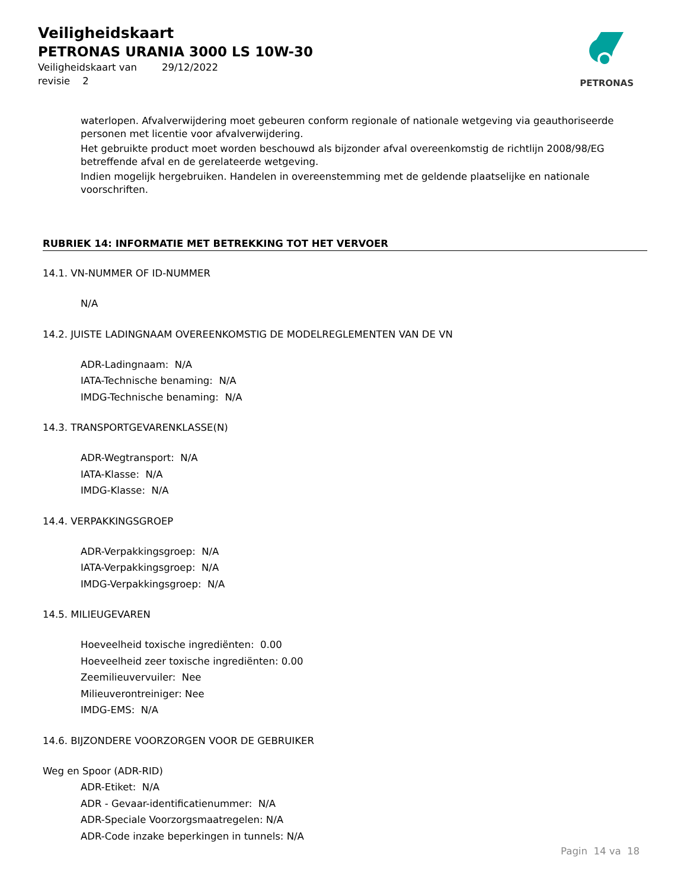Veiligheidskaart
PETRONAS URANIA 3000 LS 10W-30
Veiligheidskaart van 29/12/2022
revisie 2
PETRONAS
waterlopen. Afvalverwijdering moet gebeuren conform regionale of nationale wetgeving via geauthoriseerde personen met licentie voor afvalverwijdering.
Het gebruikte product moet worden beschouwd als bijzonder afval overeenkomstig de richtlijn 2008/98/EG betreffende afval en de gerelateerde wetgeving.
Indien mogelijk hergebruiken. Handelen in overeenstemming met de geldende plaatselijke en nationale voorschriften.
RUBRIEK 14: INFORMATIE MET BETREKKING TOT HET VERVOER
14.1. VN-NUMMER OF ID-NUMMER
N/A
14.2. JUISTE LADINGNAAM OVEREENKOMSTIG DE MODELREGLEMENTEN VAN DE VN
ADR-Ladingnaam: N/A
IATA-Technische benaming: N/A
IMDG-Technische benaming: N/A
14.3. TRANSPORTGEVARENKLASSE(N)
ADR-Wegtransport: N/A
IATA-Klasse: N/A
IMDG-Klasse: N/A
14.4. VERPAKKINGSGROEP
ADR-Verpakkingsgroep: N/A
IATA-Verpakkingsgroep: N/A
IMDG-Verpakkingsgroep: N/A
14.5. MILIEUGEVAREN
Hoeveelheid toxische ingrediënten: 0.00
Hoeveelheid zeer toxische ingrediënten: 0.00
Zeemilieuvervuiler: Nee
Milieuverontreiniger: Nee
IMDG-EMS: N/A
14.6. BIJZONDERE VOORZORGEN VOOR DE GEBRUIKER
Weg en Spoor (ADR-RID)
ADR-Etiket: N/A
ADR - Gevaar-identificatienummer: N/A
ADR-Speciale Voorzorgsmaatregelen: N/A
ADR-Code inzake beperkingen in tunnels: N/A
Pagin 14 va 18